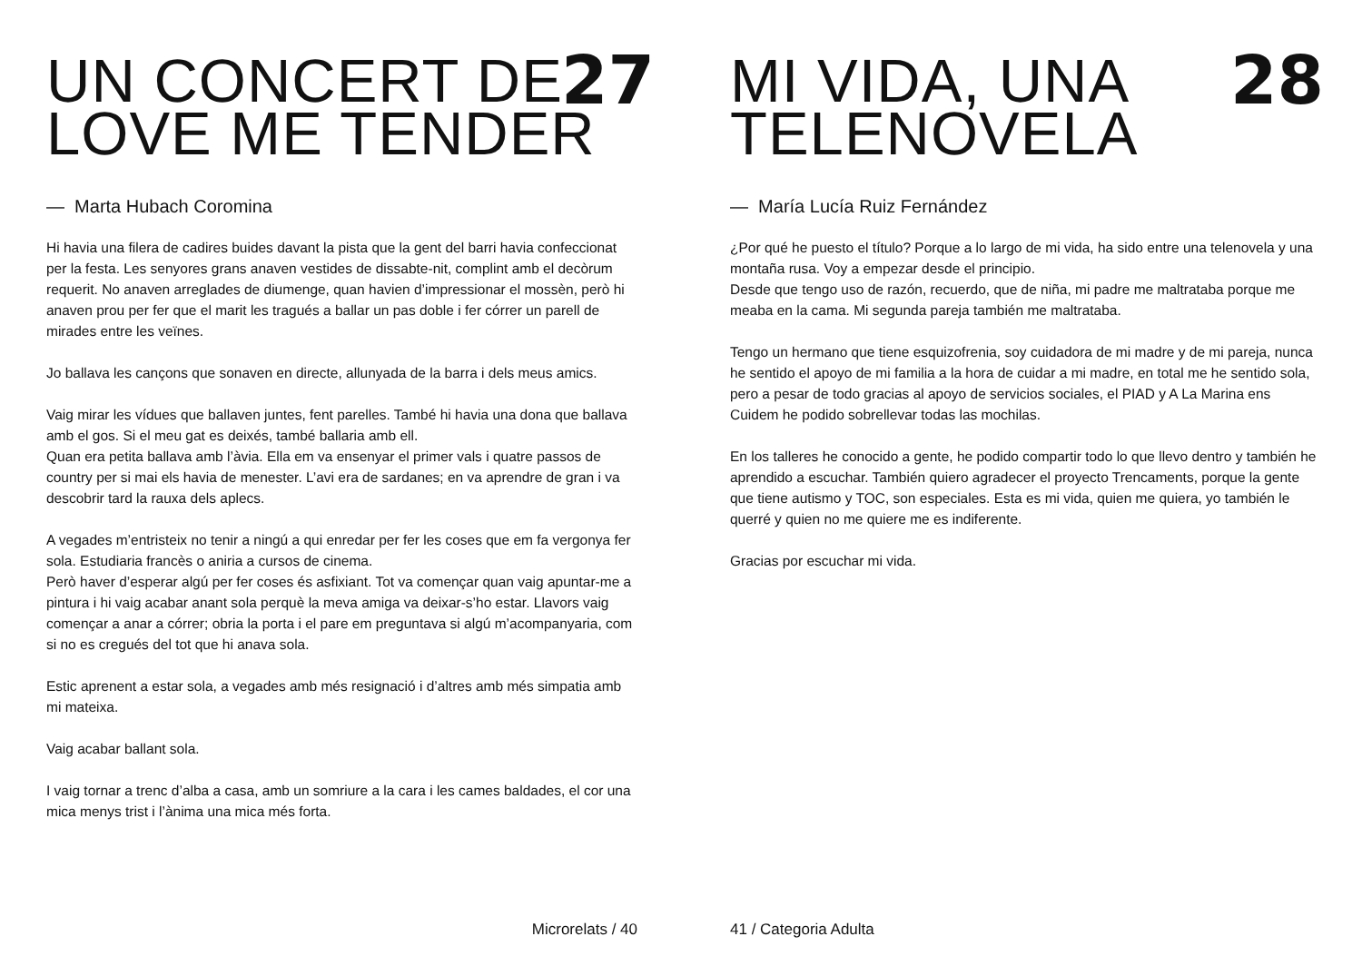27
UN CONCERT DE
LOVE ME TENDER
— Marta Hubach Coromina
Hi havia una filera de cadires buides davant la pista que la gent del barri havia confeccionat per la festa. Les senyores grans anaven vestides de dissabte-nit, complint amb el decòrum requerit. No anaven arreglades de diumenge, quan havien d’impressionar el mossèn, però hi anaven prou per fer que el marit les tragués a ballar un pas doble i fer córrer un parell de mirades entre les veïnes.
Jo ballava les cançons que sonaven en directe, allunyada de la barra i dels meus amics.
Vaig mirar les vídues que ballaven juntes, fent parelles. També hi havia una dona que ballava amb el gos. Si el meu gat es deixés, també ballaria amb ell.
Quan era petita ballava amb l’àvia. Ella em va ensenyar el primer vals i quatre passos de country per si mai els havia de menester. L’avi era de sardanes; en va aprendre de gran i va descobrir tard la rauxa dels aplecs.
A vegades m’entristeix no tenir a ningú a qui enredar per fer les coses que em fa vergonya fer sola. Estudiaria francès o aniria a cursos de cinema.
Però haver d’esperar algú per fer coses és asfixiant. Tot va començar quan vaig apuntar-me a pintura i hi vaig acabar anant sola perquè la meva amiga va deixar-s’ho estar. Llavors vaig començar a anar a córrer; obria la porta i el pare em preguntava si algú m’acompanyaria, com si no es cregués del tot que hi anava sola.
Estic aprenent a estar sola, a vegades amb més resignació i d’altres amb més simpatia amb mi mateixa.
Vaig acabar ballant sola.
I vaig tornar a trenc d’alba a casa, amb un somriure a la cara i les cames baldades, el cor una mica menys trist i l’ànima una mica més forta.
Microrelats / 40
28
MI VIDA, UNA
TELENOVELA
— María Lucía Ruiz Fernández
¿Por qué he puesto el título? Porque a lo largo de mi vida, ha sido entre una telenovela y una montaña rusa. Voy a empezar desde el principio.
Desde que tengo uso de razón, recuerdo, que de niña, mi padre me maltrataba porque me meaba en la cama. Mi segunda pareja también me maltrataba.
Tengo un hermano que tiene esquizofrenia, soy cuidadora de mi madre y de mi pareja, nunca he sentido el apoyo de mi familia a la hora de cuidar a mi madre, en total me he sentido sola, pero a pesar de todo gracias al apoyo de servicios sociales, el PIAD y A La Marina ens Cuidem he podido sobrellevar todas las mochilas.
En los talleres he conocido a gente, he podido compartir todo lo que llevo dentro y también he aprendido a escuchar. También quiero agradecer el proyecto Trencaments, porque la gente que tiene autismo y TOC, son especiales. Esta es mi vida, quien me quiera, yo también le querré y quien no me quiere me es indiferente.
Gracias por escuchar mi vida.
41 / Categoria Adulta